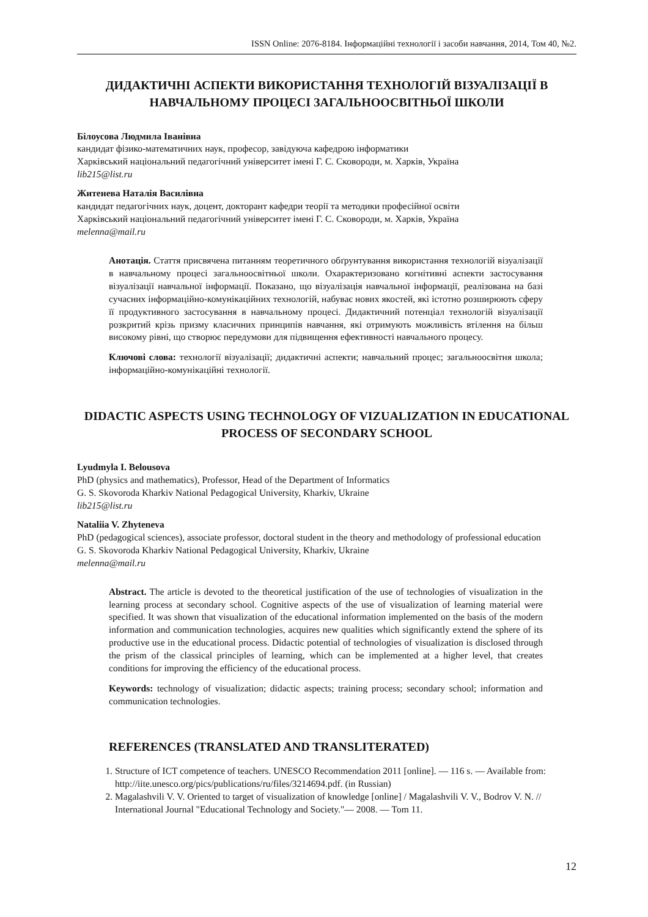ISSN Online: 2076-8184. Інформаційні технології і засоби навчання, 2014, Том 40, №2.
ДИДАКТИЧНІ АСПЕКТИ ВИКОРИСТАННЯ ТЕХНОЛОГІЙ ВІЗУАЛІЗАЦІЇ В НАВЧАЛЬНОМУ ПРОЦЕСІ ЗАГАЛЬНООСВІТНЬОЇ ШКОЛИ
Білоусова Людмила Іванівна
кандидат фізико-математичних наук, професор, завідуюча кафедрою інформатики
Харківський національний педагогічний університет імені Г. С. Сковороди, м. Харків, Україна
lib215@list.ru
Житенева Наталія Василівна
кандидат педагогічних наук, доцент, докторант кафедри теорії та методики професійної освіти
Харківський національний педагогічний університет імені Г. С. Сковороди, м. Харків, Україна
melenna@mail.ru
Анотація. Стаття присвячена питанням теоретичного обґрунтування використання технологій візуалізації в навчальному процесі загальноосвітньої школи. Охарактеризовано когнітивні аспекти застосування візуалізації навчальної інформації. Показано, що візуалізація навчальної інформації, реалізована на базі сучасних інформаційно-комунікаційних технологій, набуває нових якостей, які істотно розширюють сферу її продуктивного застосування в навчальному процесі. Дидактичний потенціал технологій візуалізації розкритий крізь призму класичних принципів навчання, які отримують можливість втілення на більш високому рівні, що створює передумови для підвищення ефективності навчального процесу.
Ключові слова: технології візуалізації; дидактичні аспекти; навчальний процес; загальноосвітня школа; інформаційно-комунікаційні технології.
DIDACTIC ASPECTS USING TECHNOLOGY OF VIZUALIZATION IN EDUCATIONAL PROCESS OF SECONDARY SCHOOL
Lyudmyla I. Belousova
PhD (physics and mathematics), Professor, Head of the Department of Informatics
G. S. Skovoroda Kharkiv National Pedagogical University, Kharkiv, Ukraine
lib215@list.ru
Nataliia V. Zhyteneva
PhD (pedagogical sciences), associate professor, doctoral student in the theory and methodology of professional education
G. S. Skovoroda Kharkiv National Pedagogical University, Kharkiv, Ukraine
melenna@mail.ru
Abstract. The article is devoted to the theoretical justification of the use of technologies of visualization in the learning process at secondary school. Cognitive aspects of the use of visualization of learning material were specified. It was shown that visualization of the educational information implemented on the basis of the modern information and communication technologies, acquires new qualities which significantly extend the sphere of its productive use in the educational process. Didactic potential of technologies of visualization is disclosed through the prism of the classical principles of learning, which can be implemented at a higher level, that creates conditions for improving the efficiency of the educational process.
Keywords: technology of visualization; didactic aspects; training process; secondary school; information and communication technologies.
REFERENCES (TRANSLATED AND TRANSLITERATED)
1. Structure of ICT competence of teachers. UNESCO Recommendation 2011 [online]. — 116 s. — Available from: http://iite.unesco.org/pics/publications/ru/files/3214694.pdf. (in Russian)
2. Magalashvili V. V. Oriented to target of visualization of knowledge [online] / Magalashvili V. V., Bodrov V. N. // International Journal "Educational Technology and Society."— 2008. — Tom 11.
12